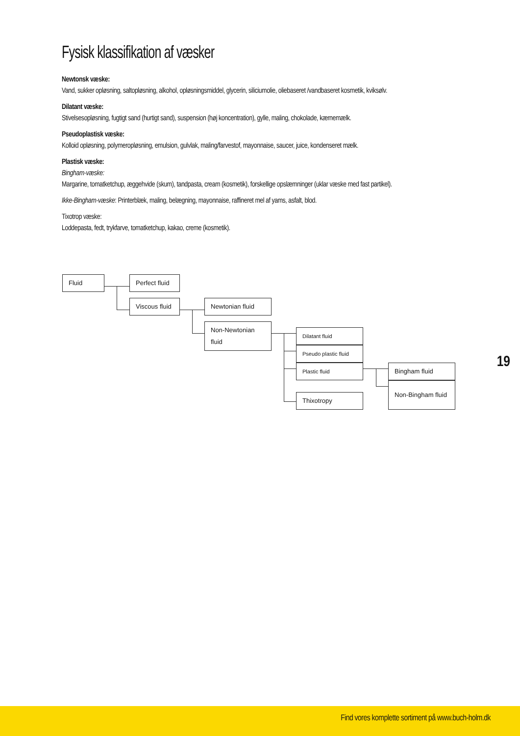Fysisk klassifikation af væsker
Newtonsk væske:
Vand, sukker opløsning, saltopløsning, alkohol, opløsningsmiddel, glycerin, siliciumolie, oliebaseret /vandbaseret kosmetik, kviksølv.
Dilatant væske:
Stivelsesopløsning, fugtigt sand (hurtigt sand), suspension (høj koncentration), gylle, maling, chokolade, kærnemælk.
Pseudoplastisk væske:
Kolloid opløsning, polymeropløsning, emulsion, gulvlak, maling/farvestof, mayonnaise, saucer, juice, kondenseret mælk.
Plastisk væske:
Bingham-væske:
Margarine, tomatketchup, æggehvide (skum), tandpasta, cream (kosmetik), forskellige opslæmninger (uklar væske med fast partikel).
Ikke-Bingham-væske: Printerblæk, maling, belægning, mayonnaise, raffineret mel af yams, asfalt, blod.
Tixotrop væske:
Loddepasta, fedt, trykfarve, tomatketchup, kakao, creme (kosmetik).
Fluid Perfect fluid
Viscous fluid Newtonian fluid
Non-Newtonian fluid
Dilatant fluid
Pseudo plastic fluid
Plastic fluid
Thixotropy
Bingham fluid
Non-Bingham fluid
19
Find vores komplette sortiment på www.buch-holm.dk